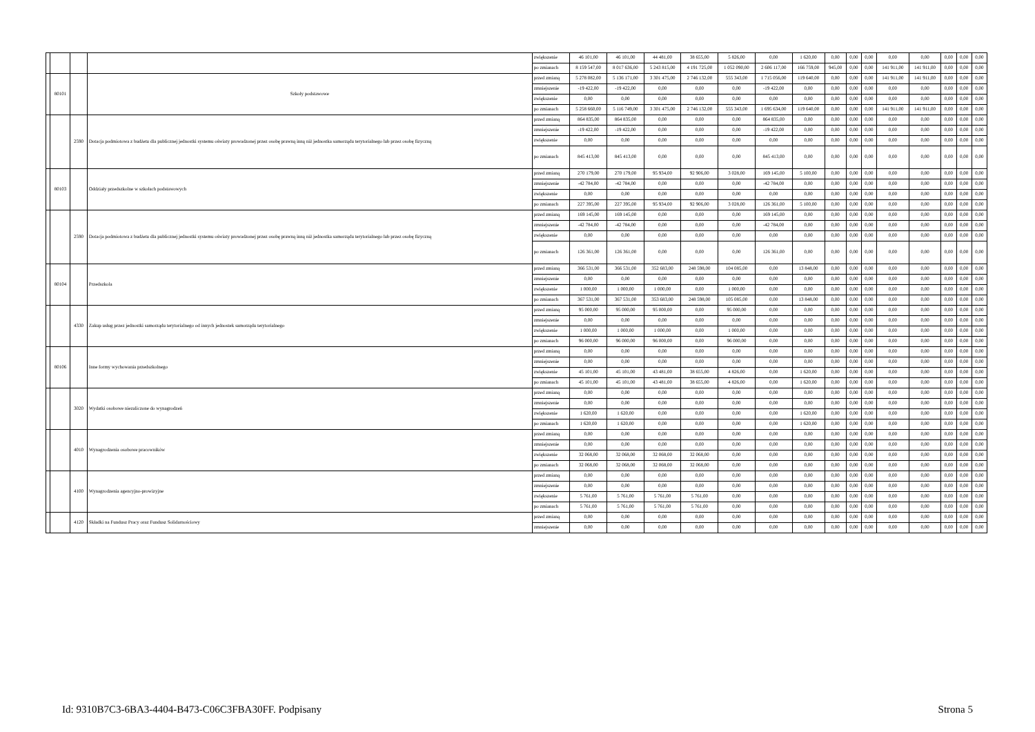| | | | | zwiększenie | 46 101,00 | 46 101,00 | 44 481,00 | 38 655,00 | 5 826,00 | 0,00 | 1 620,00 | 0,00 | 0,00 | 0,00 | 0,00 | 0,00 | 0,00 | 0,00 | 0,00 |
| | | | | po zmianach | 8 159 547,00 | 8 017 636,00 | 5 243 815,00 | 4 191 725,00 | 1 052 090,00 | 2 606 117,00 | 166 759,00 | 945,00 | 0,00 | 0,00 | 141 911,00 | 141 911,00 | 0,00 | 0,00 | 0,00 |
| | 80101 | | Szkoły podstawowe | przed zmianą | 5 278 082,00 | 5 136 171,00 | 3 301 475,00 | 2 746 132,00 | 555 343,00 | 1 715 056,00 | 119 640,00 | 0,00 | 0,00 | 0,00 | 141 911,00 | 141 911,00 | 0,00 | 0,00 | 0,00 |
| | | | | zmniejszenie | -19 422,00 | -19 422,00 | 0,00 | 0,00 | 0,00 | -19 422,00 | 0,00 | 0,00 | 0,00 | 0,00 | 0,00 | 0,00 | 0,00 | 0,00 | 0,00 |
| | | | | zwiększenie | 0,00 | 0,00 | 0,00 | 0,00 | 0,00 | 0,00 | 0,00 | 0,00 | 0,00 | 0,00 | 0,00 | 0,00 | 0,00 | 0,00 | 0,00 |
| | | | | po zmianach | 5 258 660,00 | 5 116 749,00 | 3 301 475,00 | 2 746 132,00 | 555 343,00 | 1 695 634,00 | 119 640,00 | 0,00 | 0,00 | 0,00 | 141 911,00 | 141 911,00 | 0,00 | 0,00 | 0,00 |
| | | 2590 | Dotacja podmiotowa z budżetu dla publicznej jednostki systemu oświaty prowadzonej przez osobę prawną inną niż jednostka samorządu terytorialnego lub przez osobę fizyczną | przed zmianą | 864 835,00 | 864 835,00 | 0,00 | 0,00 | 0,00 | 864 835,00 | 0,00 | 0,00 | 0,00 | 0,00 | 0,00 | 0,00 | 0,00 | 0,00 | 0,00 |
| | | | | zmniejszenie | -19 422,00 | -19 422,00 | 0,00 | 0,00 | 0,00 | -19 422,00 | 0,00 | 0,00 | 0,00 | 0,00 | 0,00 | 0,00 | 0,00 | 0,00 | 0,00 |
| | | | | zwiększenie | 0,00 | 0,00 | 0,00 | 0,00 | 0,00 | 0,00 | 0,00 | 0,00 | 0,00 | 0,00 | 0,00 | 0,00 | 0,00 | 0,00 | 0,00 |
| | | | | po zmianach | 845 413,00 | 845 413,00 | 0,00 | 0,00 | 0,00 | 845 413,00 | 0,00 | 0,00 | 0,00 | 0,00 | 0,00 | 0,00 | 0,00 | 0,00 | 0,00 |
| | 80103 | | Oddziały przedszkolne w szkołach podstawowych | przed zmianą | 270 179,00 | 270 179,00 | 95 934,00 | 92 906,00 | 3 028,00 | 169 145,00 | 5 100,00 | 0,00 | 0,00 | 0,00 | 0,00 | 0,00 | 0,00 | 0,00 | 0,00 |
| | | | | zmniejszenie | -42 784,00 | -42 784,00 | 0,00 | 0,00 | 0,00 | -42 784,00 | 0,00 | 0,00 | 0,00 | 0,00 | 0,00 | 0,00 | 0,00 | 0,00 | 0,00 |
| | | | | zwiększenie | 0,00 | 0,00 | 0,00 | 0,00 | 0,00 | 0,00 | 0,00 | 0,00 | 0,00 | 0,00 | 0,00 | 0,00 | 0,00 | 0,00 | 0,00 |
| | | | | po zmianach | 227 395,00 | 227 395,00 | 95 934,00 | 92 906,00 | 3 028,00 | 126 361,00 | 5 100,00 | 0,00 | 0,00 | 0,00 | 0,00 | 0,00 | 0,00 | 0,00 | 0,00 |
| | | 2590 | Dotacja podmiotowa z budżetu dla publicznej jednostki systemu oświaty prowadzonej przez osobę prawną inną niż jednostka samorządu terytorialnego lub przez osobę fizyczną | przed zmianą | 169 145,00 | 169 145,00 | 0,00 | 0,00 | 0,00 | 169 145,00 | 0,00 | 0,00 | 0,00 | 0,00 | 0,00 | 0,00 | 0,00 | 0,00 | 0,00 |
| | | | | zmniejszenie | -42 784,00 | -42 784,00 | 0,00 | 0,00 | 0,00 | -42 784,00 | 0,00 | 0,00 | 0,00 | 0,00 | 0,00 | 0,00 | 0,00 | 0,00 | 0,00 |
| | | | | zwiększenie | 0,00 | 0,00 | 0,00 | 0,00 | 0,00 | 0,00 | 0,00 | 0,00 | 0,00 | 0,00 | 0,00 | 0,00 | 0,00 | 0,00 | 0,00 |
| | | | | po zmianach | 126 361,00 | 126 361,00 | 0,00 | 0,00 | 0,00 | 126 361,00 | 0,00 | 0,00 | 0,00 | 0,00 | 0,00 | 0,00 | 0,00 | 0,00 | 0,00 |
| | 80104 | | Przedszkola | przed zmianą | 366 531,00 | 366 531,00 | 352 683,00 | 248 598,00 | 104 085,00 | 0,00 | 13 848,00 | 0,00 | 0,00 | 0,00 | 0,00 | 0,00 | 0,00 | 0,00 | 0,00 |
| | | | | zmniejszenie | 0,00 | 0,00 | 0,00 | 0,00 | 0,00 | 0,00 | 0,00 | 0,00 | 0,00 | 0,00 | 0,00 | 0,00 | 0,00 | 0,00 | 0,00 |
| | | | | zwiększenie | 1 000,00 | 1 000,00 | 1 000,00 | 0,00 | 1 000,00 | 0,00 | 0,00 | 0,00 | 0,00 | 0,00 | 0,00 | 0,00 | 0,00 | 0,00 | 0,00 |
| | | | | po zmianach | 367 531,00 | 367 531,00 | 353 683,00 | 248 598,00 | 105 085,00 | 0,00 | 13 848,00 | 0,00 | 0,00 | 0,00 | 0,00 | 0,00 | 0,00 | 0,00 | 0,00 |
| | | 4330 | Zakup usług przez jednostki samorządu terytorialnego od innych jednostek samorządu terytorialnego | przed zmianą | 95 000,00 | 95 000,00 | 95 000,00 | 0,00 | 95 000,00 | 0,00 | 0,00 | 0,00 | 0,00 | 0,00 | 0,00 | 0,00 | 0,00 | 0,00 | 0,00 |
| | | | | zmniejszenie | 0,00 | 0,00 | 0,00 | 0,00 | 0,00 | 0,00 | 0,00 | 0,00 | 0,00 | 0,00 | 0,00 | 0,00 | 0,00 | 0,00 | 0,00 |
| | | | | zwiększenie | 1 000,00 | 1 000,00 | 1 000,00 | 0,00 | 1 000,00 | 0,00 | 0,00 | 0,00 | 0,00 | 0,00 | 0,00 | 0,00 | 0,00 | 0,00 | 0,00 |
| | | | | po zmianach | 96 000,00 | 96 000,00 | 96 000,00 | 0,00 | 96 000,00 | 0,00 | 0,00 | 0,00 | 0,00 | 0,00 | 0,00 | 0,00 | 0,00 | 0,00 | 0,00 |
| | 80106 | | Inne formy wychowania przedszkolnego | przed zmianą | 0,00 | 0,00 | 0,00 | 0,00 | 0,00 | 0,00 | 0,00 | 0,00 | 0,00 | 0,00 | 0,00 | 0,00 | 0,00 | 0,00 | 0,00 |
| | | | | zmniejszenie | 0,00 | 0,00 | 0,00 | 0,00 | 0,00 | 0,00 | 0,00 | 0,00 | 0,00 | 0,00 | 0,00 | 0,00 | 0,00 | 0,00 | 0,00 |
| | | | | zwiększenie | 45 101,00 | 45 101,00 | 43 481,00 | 38 655,00 | 4 826,00 | 0,00 | 1 620,00 | 0,00 | 0,00 | 0,00 | 0,00 | 0,00 | 0,00 | 0,00 | 0,00 |
| | | | | po zmianach | 45 101,00 | 45 101,00 | 43 481,00 | 38 655,00 | 4 826,00 | 0,00 | 1 620,00 | 0,00 | 0,00 | 0,00 | 0,00 | 0,00 | 0,00 | 0,00 | 0,00 |
| | | 3020 | Wydatki osobowe niezaliczone do wynagrodzeń | przed zmianą | 0,00 | 0,00 | 0,00 | 0,00 | 0,00 | 0,00 | 0,00 | 0,00 | 0,00 | 0,00 | 0,00 | 0,00 | 0,00 | 0,00 | 0,00 |
| | | | | zmniejszenie | 0,00 | 0,00 | 0,00 | 0,00 | 0,00 | 0,00 | 0,00 | 0,00 | 0,00 | 0,00 | 0,00 | 0,00 | 0,00 | 0,00 | 0,00 |
| | | | | zwiększenie | 1 620,00 | 1 620,00 | 0,00 | 0,00 | 0,00 | 0,00 | 1 620,00 | 0,00 | 0,00 | 0,00 | 0,00 | 0,00 | 0,00 | 0,00 | 0,00 |
| | | | | po zmianach | 1 620,00 | 1 620,00 | 0,00 | 0,00 | 0,00 | 0,00 | 1 620,00 | 0,00 | 0,00 | 0,00 | 0,00 | 0,00 | 0,00 | 0,00 | 0,00 |
| | | 4010 | Wynagrodzenia osobowe pracowników | przed zmianą | 0,00 | 0,00 | 0,00 | 0,00 | 0,00 | 0,00 | 0,00 | 0,00 | 0,00 | 0,00 | 0,00 | 0,00 | 0,00 | 0,00 | 0,00 |
| | | | | zmniejszenie | 0,00 | 0,00 | 0,00 | 0,00 | 0,00 | 0,00 | 0,00 | 0,00 | 0,00 | 0,00 | 0,00 | 0,00 | 0,00 | 0,00 | 0,00 |
| | | | | zwiększenie | 32 068,00 | 32 068,00 | 32 068,00 | 32 068,00 | 0,00 | 0,00 | 0,00 | 0,00 | 0,00 | 0,00 | 0,00 | 0,00 | 0,00 | 0,00 | 0,00 |
| | | | | po zmianach | 32 068,00 | 32 068,00 | 32 068,00 | 32 068,00 | 0,00 | 0,00 | 0,00 | 0,00 | 0,00 | 0,00 | 0,00 | 0,00 | 0,00 | 0,00 | 0,00 |
| | | 4100 | Wynagrodzenia agencyjno-prowizyjne | przed zmianą | 0,00 | 0,00 | 0,00 | 0,00 | 0,00 | 0,00 | 0,00 | 0,00 | 0,00 | 0,00 | 0,00 | 0,00 | 0,00 | 0,00 | 0,00 |
| | | | | zmniejszenie | 0,00 | 0,00 | 0,00 | 0,00 | 0,00 | 0,00 | 0,00 | 0,00 | 0,00 | 0,00 | 0,00 | 0,00 | 0,00 | 0,00 | 0,00 |
| | | | | zwiększenie | 5 761,00 | 5 761,00 | 5 761,00 | 5 761,00 | 0,00 | 0,00 | 0,00 | 0,00 | 0,00 | 0,00 | 0,00 | 0,00 | 0,00 | 0,00 | 0,00 |
| | | | | po zmianach | 5 761,00 | 5 761,00 | 5 761,00 | 5 761,00 | 0,00 | 0,00 | 0,00 | 0,00 | 0,00 | 0,00 | 0,00 | 0,00 | 0,00 | 0,00 | 0,00 |
| | | 4120 | Składki na Fundusz Pracy oraz Fundusz Solidarnościowy | przed zmianą | 0,00 | 0,00 | 0,00 | 0,00 | 0,00 | 0,00 | 0,00 | 0,00 | 0,00 | 0,00 | 0,00 | 0,00 | 0,00 | 0,00 | 0,00 |
| | | | | zmniejszenie | 0,00 | 0,00 | 0,00 | 0,00 | 0,00 | 0,00 | 0,00 | 0,00 | 0,00 | 0,00 | 0,00 | 0,00 | 0,00 | 0,00 | 0,00 |
Id: 9310B7C3-6BA3-4404-B473-C06C3FBA30FF. Podpisany Strona 5